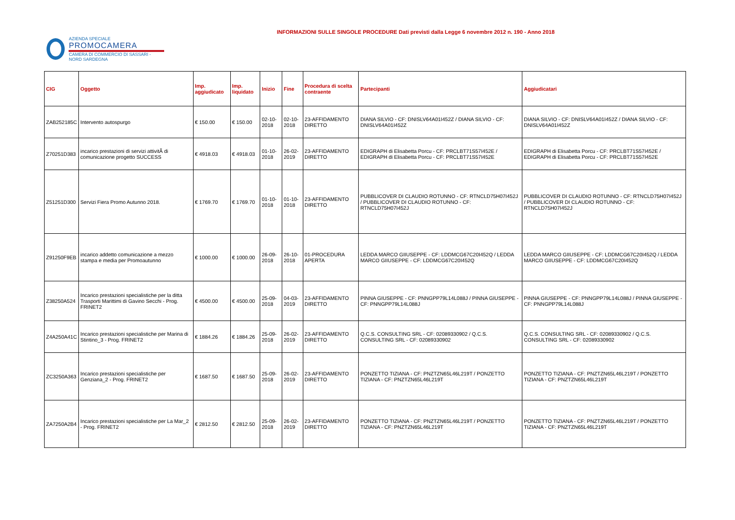AZIENDA SPECIALE
PROMOCAMERA
CAMERA DI COMMERCIO DI SASSARI - NORD SARDEGNA
INFORMAZIONI SULLE SINGOLE PROCEDURE Dati previsti dalla Legge 6 novembre 2012 n. 190 - Anno 2018
| CIG | Oggetto | Imp. aggiudicato | Imp. liquidato | Inizio | Fine | Procedura di scelta contraente | Partecipanti | Aggiudicatari |
| --- | --- | --- | --- | --- | --- | --- | --- | --- |
| ZAB252185C | Intervento autospurgo | € 150.00 | € 150.00 | 02-10-2018 | 02-10-2018 | 23-AFFIDAMENTO DIRETTO | DIANA SILVIO - CF: DNISLV64A01I452Z / DIANA SILVIO - CF: DNISLV64A01I452Z | DIANA SILVIO - CF: DNISLV64A01I452Z / DIANA SILVIO - CF: DNISLV64A01I452Z |
| Z70251D383 | incarico prestazioni di servizi attivitÃ di comunicazione progetto SUCCESS | € 4918.03 | € 4918.03 | 01-10-2018 | 26-02-2019 | 23-AFFIDAMENTO DIRETTO | EDIGRAPH di Elisabetta Porcu - CF: PRCLBT71S57I452E / EDIGRAPH di Elisabetta Porcu - CF: PRCLBT71S57I452E | EDIGRAPH di Elisabetta Porcu - CF: PRCLBT71S57I452E / EDIGRAPH di Elisabetta Porcu - CF: PRCLBT71S57I452E |
| Z51251D300 | Servizi Fiera Promo Autunno 2018. | € 1769.70 | € 1769.70 | 01-10-2018 | 01-10-2018 | 23-AFFIDAMENTO DIRETTO | PUBBLICOVER DI CLAUDIO ROTUNNO - CF: RTNCLD75H07I452J / PUBBLICOVER DI CLAUDIO ROTUNNO - CF: RTNCLD75H07I452J | PUBBLICOVER DI CLAUDIO ROTUNNO - CF: RTNCLD75H07I452J / PUBBLICOVER DI CLAUDIO ROTUNNO - CF: RTNCLD75H07I452J |
| Z91250F9EB | incarico addetto comunicazione a mezzo stampa e media per Promoautunno | € 1000.00 | € 1000.00 | 26-09-2018 | 26-10-2018 | 01-PROCEDURA APERTA | LEDDA MARCO GIIUSEPPE - CF: LDDMCG67C20I452Q / LEDDA MARCO GIIUSEPPE - CF: LDDMCG67C20I452Q | LEDDA MARCO GIIUSEPPE - CF: LDDMCG67C20I452Q / LEDDA MARCO GIIUSEPPE - CF: LDDMCG67C20I452Q |
| Z38250A524 | Incarico prestazioni specialistiche per la ditta Trasporti Marittimi di Gavino Secchi - Prog. FRINET2 | € 4500.00 | € 4500.00 | 25-09-2018 | 04-03-2019 | 23-AFFIDAMENTO DIRETTO | PINNA GIUSEPPE - CF: PNNGPP79L14L088J / PINNA GIUSEPPE - CF: PNNGPP79L14L088J | PINNA GIUSEPPE - CF: PNNGPP79L14L088J / PINNA GIUSEPPE - CF: PNNGPP79L14L088J |
| Z4A250A41C | Incarico prestazioni specialistiche per Marina di Stintino_3 - Prog. FRINET2 | € 1884.26 | € 1884.26 | 25-09-2018 | 26-02-2019 | 23-AFFIDAMENTO DIRETTO | Q.C.S. CONSULTING SRL - CF: 02089330902 / Q.C.S. CONSULTING SRL - CF: 02089330902 | Q.C.S. CONSULTING SRL - CF: 02089330902 / Q.C.S. CONSULTING SRL - CF: 02089330902 |
| ZC3250A363 | Incarico prestazioni specialistiche per Genziana_2 - Prog. FRINET2 | € 1687.50 | € 1687.50 | 25-09-2018 | 26-02-2019 | 23-AFFIDAMENTO DIRETTO | PONZETTO TIZIANA - CF: PNZTZN65L46L219T / PONZETTO TIZIANA - CF: PNZTZN65L46L219T | PONZETTO TIZIANA - CF: PNZTZN65L46L219T / PONZETTO TIZIANA - CF: PNZTZN65L46L219T |
| ZA7250A2B4 | Incarico prestazioni specialistiche per La Mar_2 - Prog. FRINET2 | € 2812.50 | € 2812.50 | 25-09-2018 | 26-02-2019 | 23-AFFIDAMENTO DIRETTO | PONZETTO TIZIANA - CF: PNZTZN65L46L219T / PONZETTO TIZIANA - CF: PNZTZN65L46L219T | PONZETTO TIZIANA - CF: PNZTZN65L46L219T / PONZETTO TIZIANA - CF: PNZTZN65L46L219T |